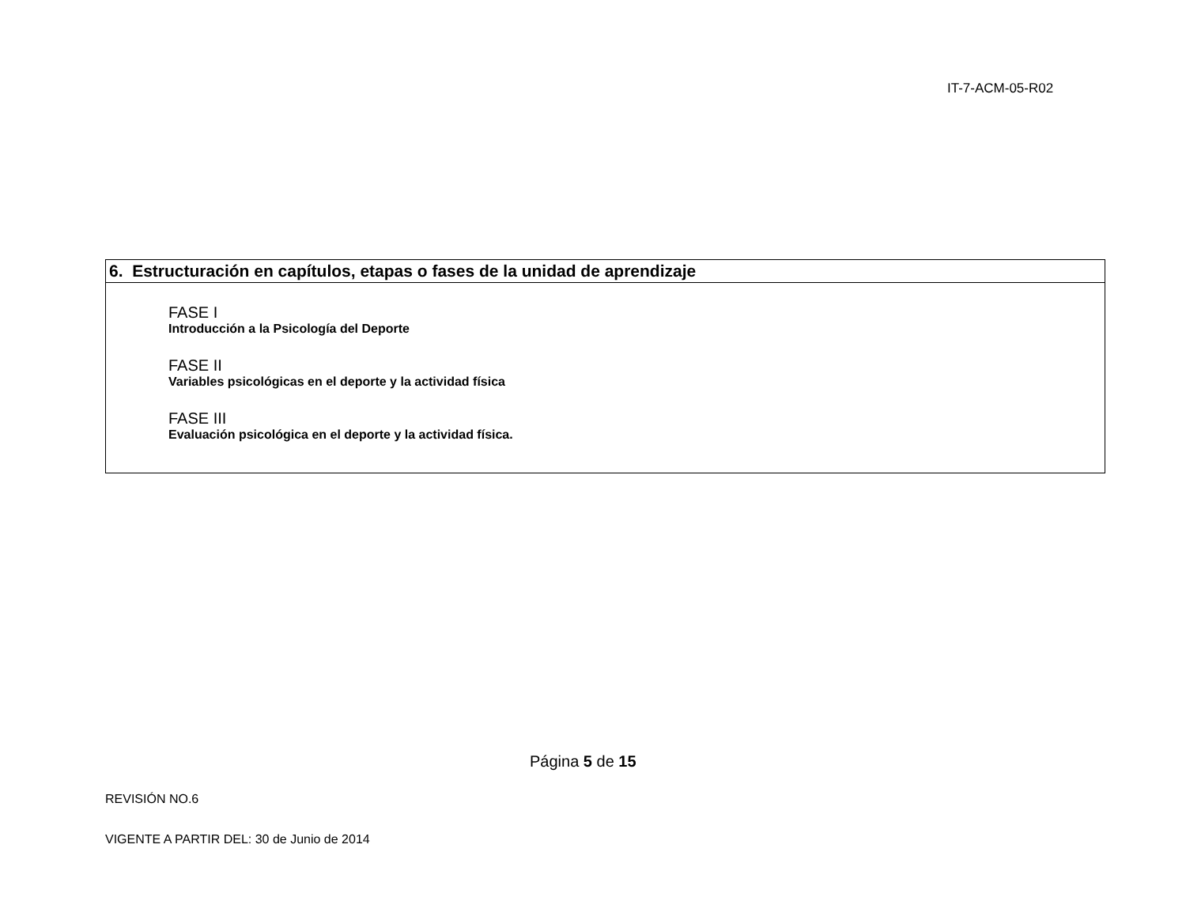IT-7-ACM-05-R02
| 6. Estructuración en capítulos, etapas o fases de la unidad de aprendizaje |
| --- |
| FASE I Introducción a la Psicología del Deporte FASE II Variables psicológicas en el deporte y la actividad física FASE III Evaluación psicológica en el deporte y la actividad física. |
Página 5 de 15
REVISIÓN NO.6
VIGENTE A PARTIR DEL: 30 de Junio de 2014